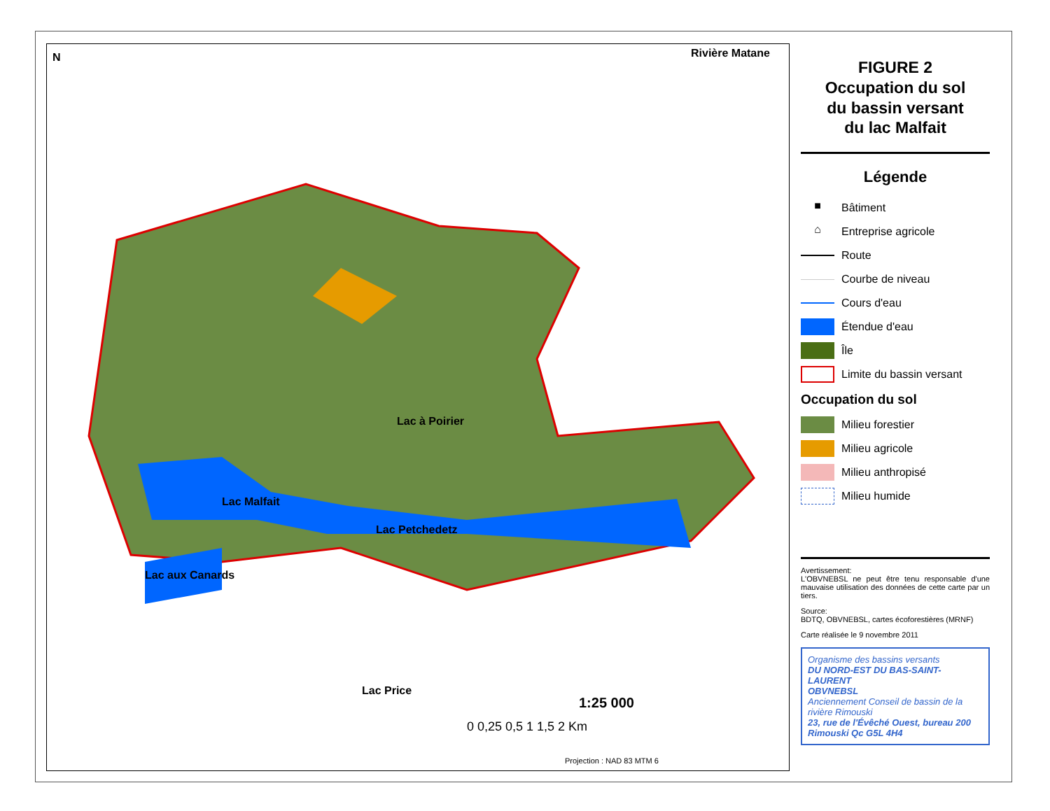N Rivière Matane
Lac à Poirier
Lac Malfait
Lac Petchedetz
Lac aux Canards
Lac Price
1:25 000
0 0,25 0,5 1 1,5 2 Km
Projection : NAD 83 MTM 6
FIGURE 2
Occupation du sol
du bassin versant
du lac Malfait
Légende
■ Bâtiment
⌂ Entreprise agricole
Route
Courbe de niveau
Cours d'eau
Étendue d'eau
Île
Limite du bassin versant
Occupation du sol
Milieu forestier
Milieu agricole
Milieu anthropisé
Milieu humide
Avertissement:
L'OBVNEBSL ne peut être tenu responsable d'une mauvaise utilisation des données de cette carte par un tiers.
Source:
BDTQ, OBVNEBSL, cartes écoforestières (MRNF)
Carte réalisée le 9 novembre 2011
Organisme des bassins versants
DU NORD-EST DU BAS-SAINT-LAURENT
OBVNEBSL
Anciennement Conseil de bassin de la rivière Rimouski
23, rue de l'Évêché Ouest, bureau 200
Rimouski Qc G5L 4H4